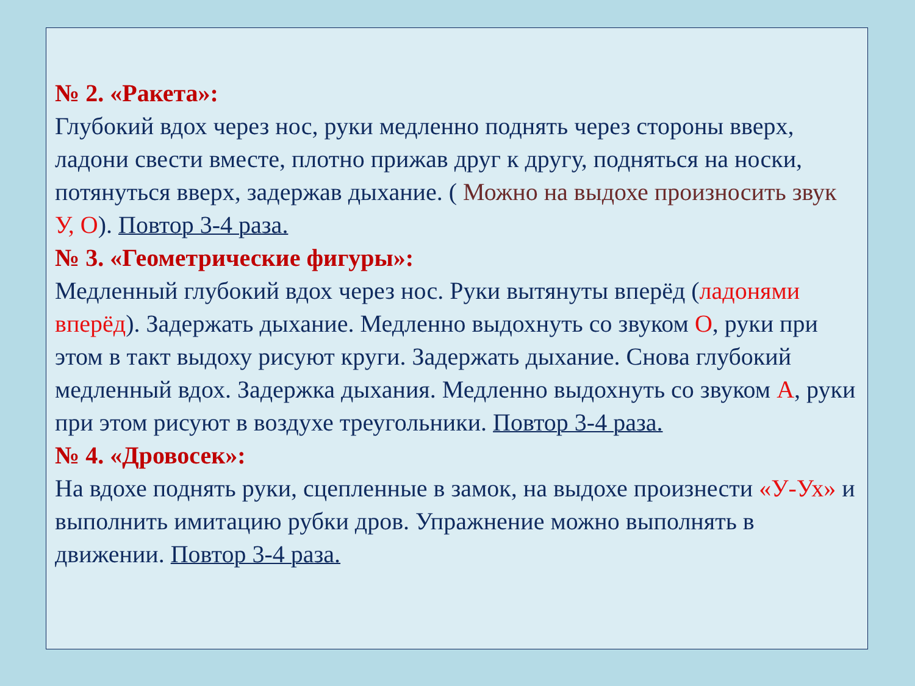№ 2. «Ракета»:
Глубокий вдох через нос, руки медленно поднять через стороны вверх, ладони свести вместе, плотно прижав друг к другу, подняться на носки, потянуться вверх, задержав дыхание. ( Можно на выдохе произносить звук У, О). Повтор 3-4 раза.
№ 3. «Геометрические фигуры»:
Медленный глубокий вдох через нос. Руки вытянуты вперёд (ладонями вперёд). Задержать дыхание. Медленно выдохнуть со звуком О, руки при этом в такт выдоху рисуют круги. Задержать дыхание. Снова глубокий медленный вдох. Задержка дыхания. Медленно выдохнуть со звуком А, руки при этом рисуют в воздухе треугольники. Повтор 3-4 раза.
№ 4. «Дровосек»:
На вдохе поднять руки, сцепленные в замок, на выдохе произнести «У-Ух» и выполнить имитацию рубки дров. Упражнение можно выполнять в движении. Повтор 3-4 раза.